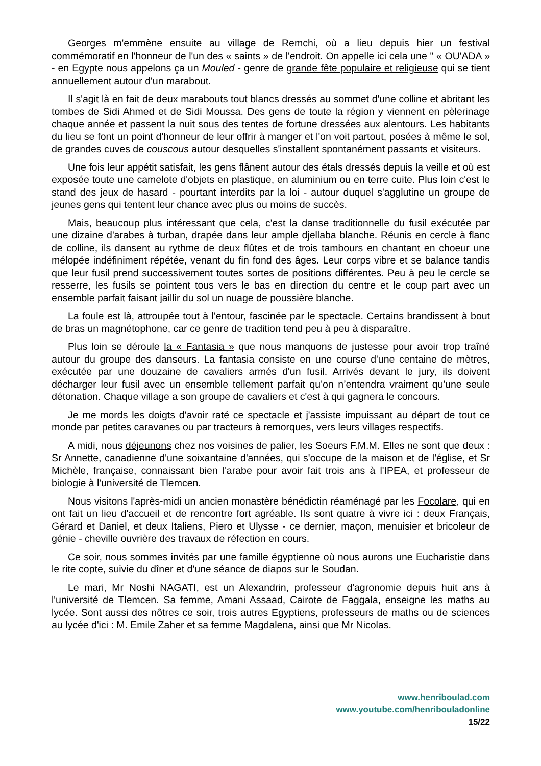Georges m'emmène ensuite au village de Remchi, où a lieu depuis hier un festival commémoratif en l'honneur de l'un des « saints » de l'endroit. On appelle ici cela une " « OU'ADA » - en Egypte nous appelons ça un Mouled - genre de grande fête populaire et religieuse qui se tient annuellement autour d'un marabout.
Il s'agit là en fait de deux marabouts tout blancs dressés au sommet d'une colline et abritant les tombes de Sidi Ahmed et de Sidi Moussa. Des gens de toute la région y viennent en pèlerinage chaque année et passent la nuit sous des tentes de fortune dressées aux alentours. Les habitants du lieu se font un point d'honneur de leur offrir à manger et l'on voit partout, posées à même le sol, de grandes cuves de couscous autour desquelles s'installent spontanément passants et visiteurs.
Une fois leur appétit satisfait, les gens flânent autour des étals dressés depuis la veille et où est exposée toute une camelote d'objets en plastique, en aluminium ou en terre cuite. Plus loin c'est le stand des jeux de hasard - pourtant interdits par la loi - autour duquel s'agglutine un groupe de jeunes gens qui tentent leur chance avec plus ou moins de succès.
Mais, beaucoup plus intéressant que cela, c'est la danse traditionnelle du fusil exécutée par une dizaine d'arabes à turban, drapée dans leur ample djellaba blanche. Réunis en cercle à flanc de colline, ils dansent au rythme de deux flûtes et de trois tambours en chantant en choeur une mélopée indéfiniment répétée, venant du fin fond des âges. Leur corps vibre et se balance tandis que leur fusil prend successivement toutes sortes de positions différentes. Peu à peu le cercle se resserre, les fusils se pointent tous vers le bas en direction du centre et le coup part avec un ensemble parfait faisant jaillir du sol un nuage de poussière blanche.
La foule est là, attroupée tout à l'entour, fascinée par le spectacle. Certains brandissent à bout de bras un magnétophone, car ce genre de tradition tend peu à peu à disparaître.
Plus loin se déroule la « Fantasia » que nous manquons de justesse pour avoir trop traîné autour du groupe des danseurs. La fantasia consiste en une course d'une centaine de mètres, exécutée par une douzaine de cavaliers armés d'un fusil. Arrivés devant le jury, ils doivent décharger leur fusil avec un ensemble tellement parfait qu'on n’entendra vraiment qu'une seule détonation. Chaque village a son groupe de cavaliers et c'est à qui gagnera le concours.
Je me mords les doigts d'avoir raté ce spectacle et j'assiste impuissant au départ de tout ce monde par petites caravanes ou par tracteurs à remorques, vers leurs villages respectifs.
A midi, nous déjeunons chez nos voisines de palier, les Soeurs F.M.M. Elles ne sont que deux : Sr Annette, canadienne d'une soixantaine d'années, qui s'occupe de la maison et de l'église, et Sr Michèle, française, connaissant bien l'arabe pour avoir fait trois ans à l'IPEA, et professeur de biologie à l'université de Tlemcen.
Nous visitons l'après-midi un ancien monastère bénédictin réaménagé par les Focolare, qui en ont fait un lieu d'accueil et de rencontre fort agréable. Ils sont quatre à vivre ici : deux Français, Gérard et Daniel, et deux Italiens, Piero et Ulysse - ce dernier, maçon, menuisier et bricoleur de génie - cheville ouvrière des travaux de réfection en cours.
Ce soir, nous sommes invités par une famille égyptienne où nous aurons une Eucharistie dans le rite copte, suivie du dîner et d'une séance de diapos sur le Soudan.
Le mari, Mr Noshi NAGATI, est un Alexandrin, professeur d'agronomie depuis huit ans à l'université de Tlemcen. Sa femme, Amani Assaad, Cairote de Faggala, enseigne les maths au lycée. Sont aussi des nôtres ce soir, trois autres Egyptiens, professeurs de maths ou de sciences au lycée d'ici : M. Emile Zaher et sa femme Magdalena, ainsi que Mr Nicolas.
www.henriboulad.com
www.youtube.com/henribouladonline
15/22